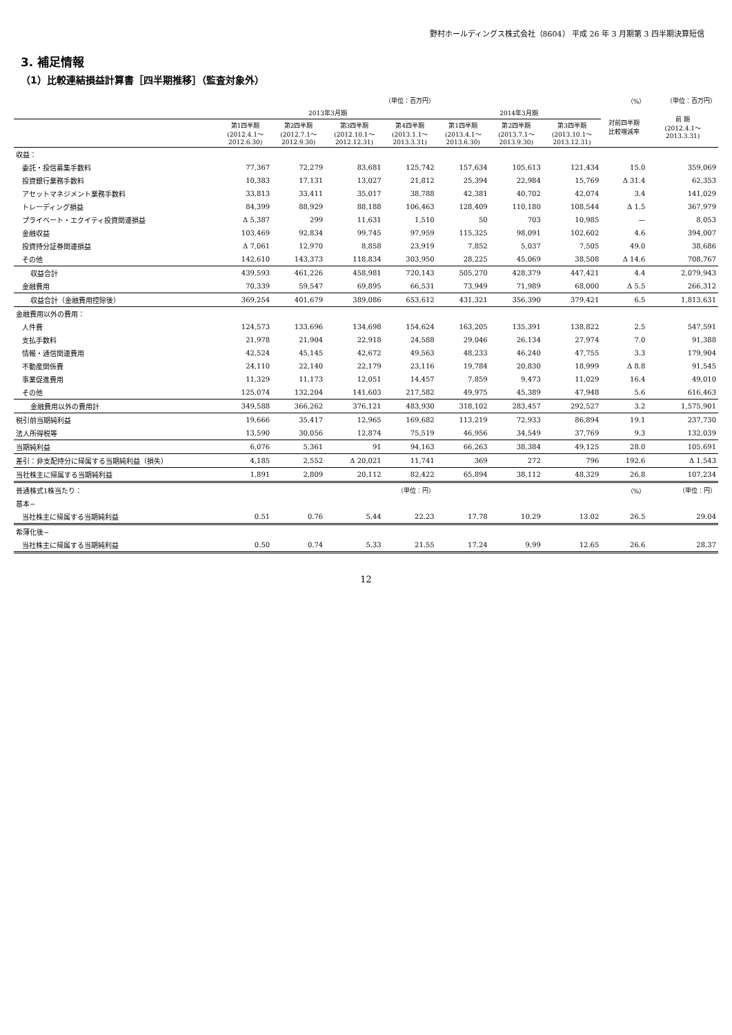野村ホールディングス株式会社（8604） 平成 26 年 3 月期第 3 四半期決算短信
3. 補足情報
（1）比較連結損益計算書［四半期推移］（監査対象外）
| | （単位：百万円） | | | | | | | （%） | （単位：百万円） |
| | 2013年3月期 | | | | 2014年3月期 | | | 対前四半期 比較増減率 | 前 期 (2012.4.1～ 2013.3.31) |
| | 第1四半期 (2012.4.1～ 2012.6.30) | 第2四半期 (2012.7.1～ 2012.9.30) | 第3四半期 (2012.10.1～ 2012.12.31) | 第4四半期 (2013.1.1～ 2013.3.31) | 第1四半期 (2013.4.1～ 2013.6.30) | 第2四半期 (2013.7.1～ 2013.9.30) | 第3四半期 (2013.10.1～ 2013.12.31) | | |
| 収益： | | | | | | | | | |
| 委託・投信募集手数料 | 77,367 | 72,279 | 83,681 | 125,742 | 157,634 | 105,613 | 121,434 | 15.0 | 359,069 |
| 投資銀行業務手数料 | 10,383 | 17,131 | 13,027 | 21,812 | 25,394 | 22,984 | 15,769 | Δ 31.4 | 62,353 |
| アセットマネジメント業務手数料 | 33,813 | 33,411 | 35,017 | 38,788 | 42,381 | 40,702 | 42,074 | 3.4 | 141,029 |
| トレーディング損益 | 84,399 | 88,929 | 88,188 | 106,463 | 128,409 | 110,180 | 108,544 | Δ 1.5 | 367,979 |
| プライベート・エクイティ投資関連損益 | Δ 5,387 | 299 | 11,631 | 1,510 | 50 | 703 | 10,985 | — | 8,053 |
| 金融収益 | 103,469 | 92,834 | 99,745 | 97,959 | 115,325 | 98,091 | 102,602 | 4.6 | 394,007 |
| 投資持分証券関連損益 | Δ 7,061 | 12,970 | 8,858 | 23,919 | 7,852 | 5,037 | 7,505 | 49.0 | 38,686 |
| その他 | 142,610 | 143,373 | 118,834 | 303,950 | 28,225 | 45,069 | 38,508 | Δ 14.6 | 708,767 |
| 収益合計 | 439,593 | 461,226 | 458,981 | 720,143 | 505,270 | 428,379 | 447,421 | 4.4 | 2,079,943 |
| 金融費用 | 70,339 | 59,547 | 69,895 | 66,531 | 73,949 | 71,989 | 68,000 | Δ 5.5 | 266,312 |
| 収益合計（金融費用控除後） | 369,254 | 401,679 | 389,086 | 653,612 | 431,321 | 356,390 | 379,421 | 6.5 | 1,813,631 |
| 金融費用以外の費用： | | | | | | | | | |
| 人件費 | 124,573 | 133,696 | 134,698 | 154,624 | 163,205 | 135,391 | 138,822 | 2.5 | 547,591 |
| 支払手数料 | 21,978 | 21,904 | 22,918 | 24,588 | 29,046 | 26,134 | 27,974 | 7.0 | 91,388 |
| 情報・通信関連費用 | 42,524 | 45,145 | 42,672 | 49,563 | 48,233 | 46,240 | 47,755 | 3.3 | 179,904 |
| 不動産関係費 | 24,110 | 22,140 | 22,179 | 23,116 | 19,784 | 20,830 | 18,999 | Δ 8.8 | 91,545 |
| 事業促進費用 | 11,329 | 11,173 | 12,051 | 14,457 | 7,859 | 9,473 | 11,029 | 16.4 | 49,010 |
| その他 | 125,074 | 132,204 | 141,603 | 217,582 | 49,975 | 45,389 | 47,948 | 5.6 | 616,463 |
| 金融費用以外の費用計 | 349,588 | 366,262 | 376,121 | 483,930 | 318,102 | 283,457 | 292,527 | 3.2 | 1,575,901 |
| 税引前当期純利益 | 19,666 | 35,417 | 12,965 | 169,682 | 113,219 | 72,933 | 86,894 | 19.1 | 237,730 |
| 法人所得税等 | 13,590 | 30,056 | 12,874 | 75,519 | 46,956 | 34,549 | 37,769 | 9.3 | 132,039 |
| 当期純利益 | 6,076 | 5,361 | 91 | 94,163 | 66,263 | 38,384 | 49,125 | 28.0 | 105,691 |
| 差引：非支配持分に帰属する当期純利益（損失） | 4,185 | 2,552 | Δ 20,021 | 11,741 | 369 | 272 | 796 | 192.6 | Δ 1,543 |
| 当社株主に帰属する当期純利益 | 1,891 | 2,809 | 20,112 | 82,422 | 65,894 | 38,112 | 48,329 | 26.8 | 107,234 |
| 普通株式1株当たり： | （単位：円） | | | | | | | （%） | （単位：円） |
| 基本− | | | | | | | | | |
| 当社株主に帰属する当期純利益 | 0.51 | 0.76 | 5.44 | 22.23 | 17.78 | 10.29 | 13.02 | 26.5 | 29.04 |
| 希薄化後− | | | | | | | | | |
| 当社株主に帰属する当期純利益 | 0.50 | 0.74 | 5.33 | 21.55 | 17.24 | 9.99 | 12.65 | 26.6 | 28.37 |
12